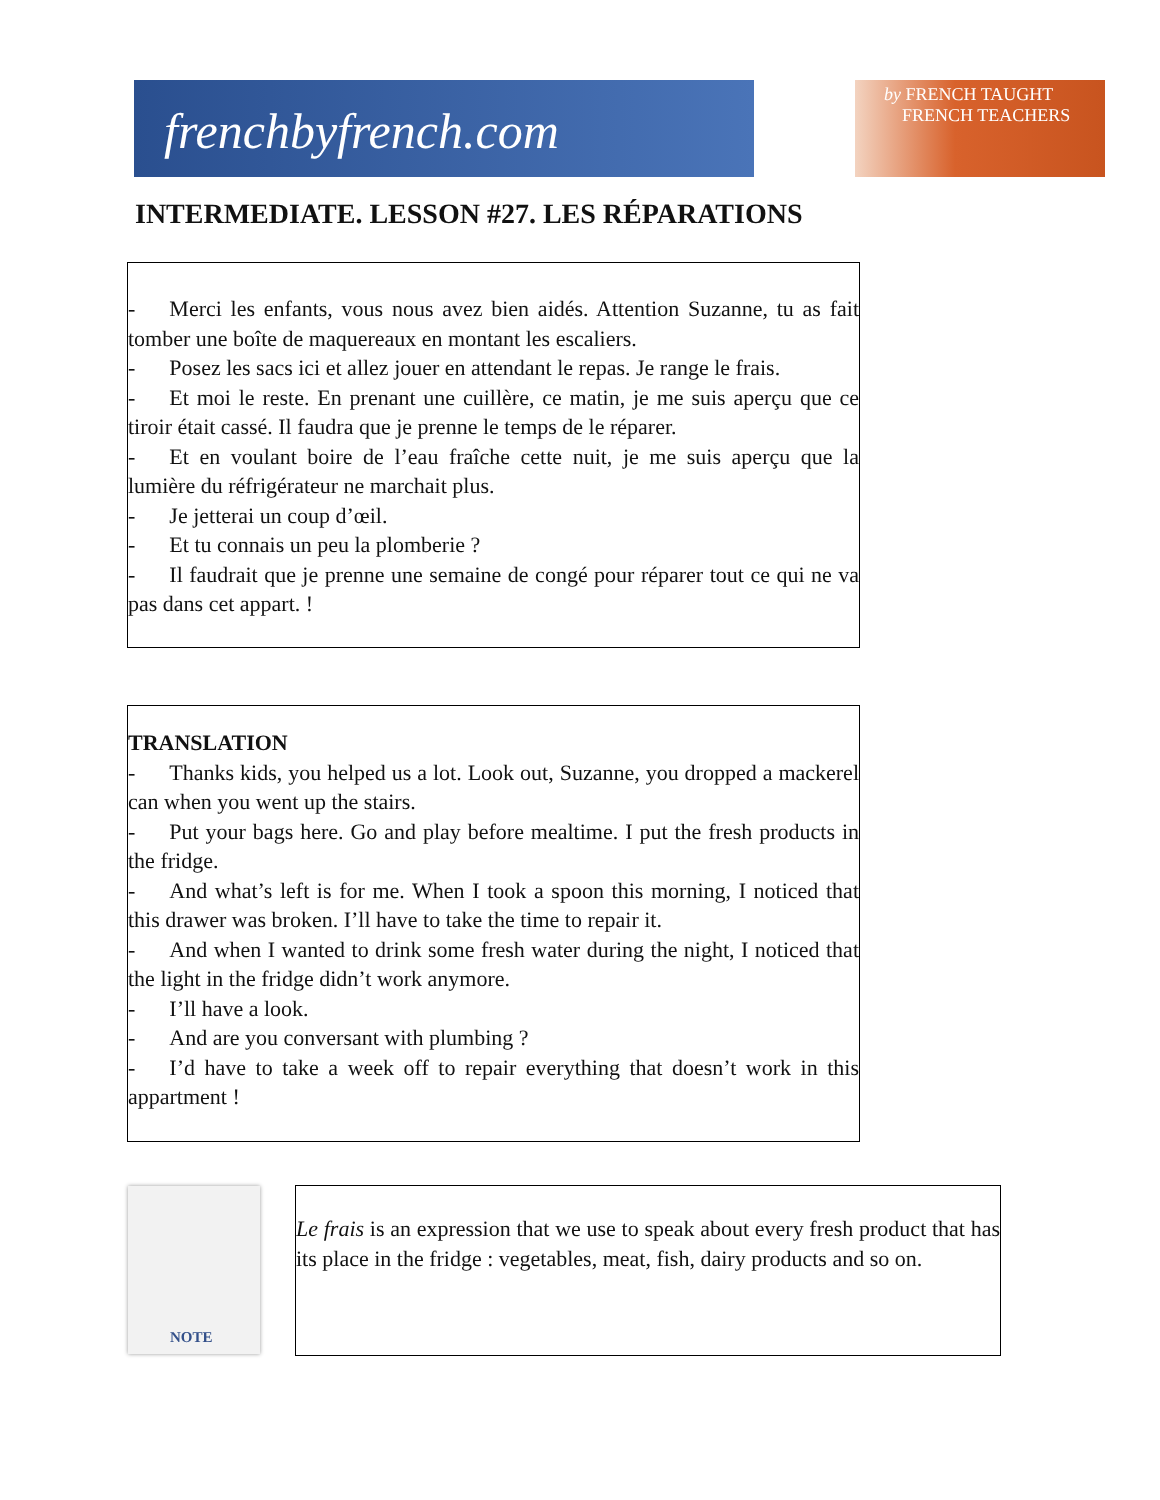frenchbyfrench.com
by FRENCH TAUGHT
FRENCH TEACHERS
INTERMEDIATE. LESSON #27. LES RÉPARATIONS
- Merci les enfants, vous nous avez bien aidés. Attention Suzanne, tu as fait tomber une boîte de maquereaux en montant les escaliers.
- Posez les sacs ici et allez jouer en attendant le repas. Je range le frais.
- Et moi le reste. En prenant une cuillère, ce matin, je me suis aperçu que ce tiroir était cassé. Il faudra que je prenne le temps de le réparer.
- Et en voulant boire de l’eau fraîche cette nuit, je me suis aperçu que la lumière du réfrigérateur ne marchait plus.
- Je jetterai un coup d’œil.
- Et tu connais un peu la plomberie ?
- Il faudrait que je prenne une semaine de congé pour réparer tout ce qui ne va pas dans cet appart. !
TRANSLATION
- Thanks kids, you helped us a lot. Look out, Suzanne, you dropped a mackerel can when you went up the stairs.
- Put your bags here. Go and play before mealtime. I put the fresh products in the fridge.
- And what’s left is for me. When I took a spoon this morning, I noticed that this drawer was broken. I’ll have to take the time to repair it.
- And when I wanted to drink some fresh water during the night, I noticed that the light in the fridge didn’t work anymore.
- I’ll have a look.
- And are you conversant with plumbing ?
- I’d have to take a week off to repair everything that doesn’t work in this appartment !
NOTE
Le frais is an expression that we use to speak about every fresh product that has its place in the fridge : vegetables, meat, fish, dairy products and so on.